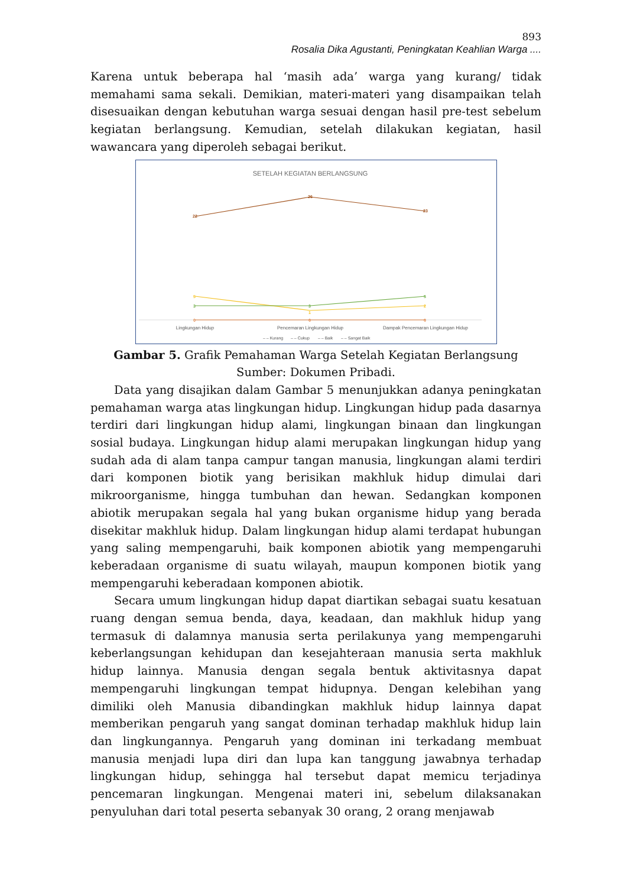893
Rosalia Dika Agustanti, Peningkatan Keahlian Warga ....
Karena untuk beberapa hal ‘masih ada’ warga yang kurang/ tidak memahami sama sekali. Demikian, materi-materi yang disampaikan telah disesuaikan dengan kebutuhan warga sesuai dengan hasil pre-test sebelum kegiatan berlangsung. Kemudian, setelah dilakukan kegiatan, hasil wawancara yang diperoleh sebagai berikut.
SETELAH KEGIATAN BERLANGSUNG
22
26
23
5
1
2
3
3
5
0
0
0
Lingkungan Hidup
Pencemaran Lingkungan Hidup
Dampak Pencemaran Lingkungan Hidup
– – Kurang
– – Cukup
– – Baik
– – Sangat Baik
Gambar 5. Grafik Pemahaman Warga Setelah Kegiatan Berlangsung
Sumber: Dokumen Pribadi.
Data yang disajikan dalam Gambar 5 menunjukkan adanya peningkatan pemahaman warga atas lingkungan hidup. Lingkungan hidup pada dasarnya terdiri dari lingkungan hidup alami, lingkungan binaan dan lingkungan sosial budaya. Lingkungan hidup alami merupakan lingkungan hidup yang sudah ada di alam tanpa campur tangan manusia, lingkungan alami terdiri dari komponen biotik yang berisikan makhluk hidup dimulai dari mikroorganisme, hingga tumbuhan dan hewan. Sedangkan komponen abiotik merupakan segala hal yang bukan organisme hidup yang berada disekitar makhluk hidup. Dalam lingkungan hidup alami terdapat hubungan yang saling mempengaruhi, baik komponen abiotik yang mempengaruhi keberadaan organisme di suatu wilayah, maupun komponen biotik yang mempengaruhi keberadaan komponen abiotik.
Secara umum lingkungan hidup dapat diartikan sebagai suatu kesatuan ruang dengan semua benda, daya, keadaan, dan makhluk hidup yang termasuk di dalamnya manusia serta perilakunya yang mempengaruhi keberlangsungan kehidupan dan kesejahteraan manusia serta makhluk hidup lainnya. Manusia dengan segala bentuk aktivitasnya dapat mempengaruhi lingkungan tempat hidupnya. Dengan kelebihan yang dimiliki oleh Manusia dibandingkan makhluk hidup lainnya dapat memberikan pengaruh yang sangat dominan terhadap makhluk hidup lain dan lingkungannya. Pengaruh yang dominan ini terkadang membuat manusia menjadi lupa diri dan lupa kan tanggung jawabnya terhadap lingkungan hidup, sehingga hal tersebut dapat memicu terjadinya pencemaran lingkungan. Mengenai materi ini, sebelum dilaksanakan penyuluhan dari total peserta sebanyak 30 orang, 2 orang menjawab